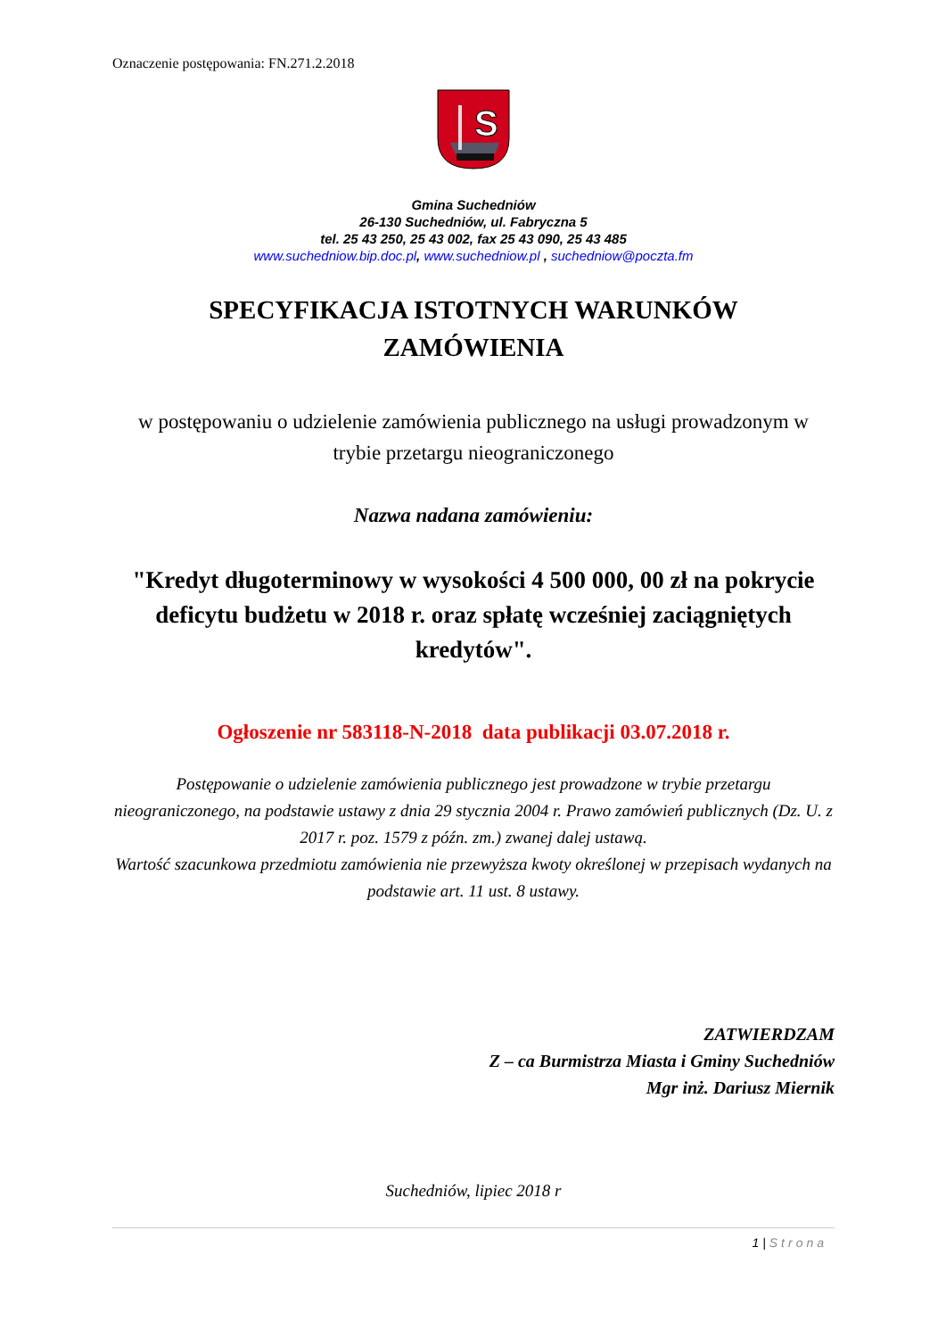Oznaczenie postępowania: FN.271.2.2018
S
Gmina Suchedniów
26-130 Suchedniów, ul. Fabryczna 5
tel. 25 43 250, 25 43 002, fax 25 43 090, 25 43 485
www.suchedniow.bip.doc.pl, www.suchedniow.pl , suchedniow@poczta.fm
SPECYFIKACJA ISTOTNYCH WARUNKÓW
ZAMÓWIENIA
w postępowaniu o udzielenie zamówienia publicznego na usługi prowadzonym w trybie przetargu nieograniczonego
Nazwa nadana zamówieniu:
"Kredyt długoterminowy w wysokości 4 500 000, 00 zł na pokrycie deficytu budżetu w 2018 r. oraz spłatę wcześniej zaciągniętych kredytów".
Ogłoszenie nr 583118-N-2018 data publikacji 03.07.2018 r.
Postępowanie o udzielenie zamówienia publicznego jest prowadzone w trybie przetargu nieograniczonego, na podstawie ustawy z dnia 29 stycznia 2004 r. Prawo zamówień publicznych (Dz. U. z 2017 r. poz. 1579 z późn. zm.) zwanej dalej ustawą.
Wartość szacunkowa przedmiotu zamówienia nie przewyższa kwoty określonej w przepisach wydanych na podstawie art. 11 ust. 8 ustawy.
ZATWIERDZAM
Z – ca Burmistrza Miasta i Gminy Suchedniów
Mgr inż. Dariusz Miernik
Suchedniów, lipiec 2018 r
1 | Strona